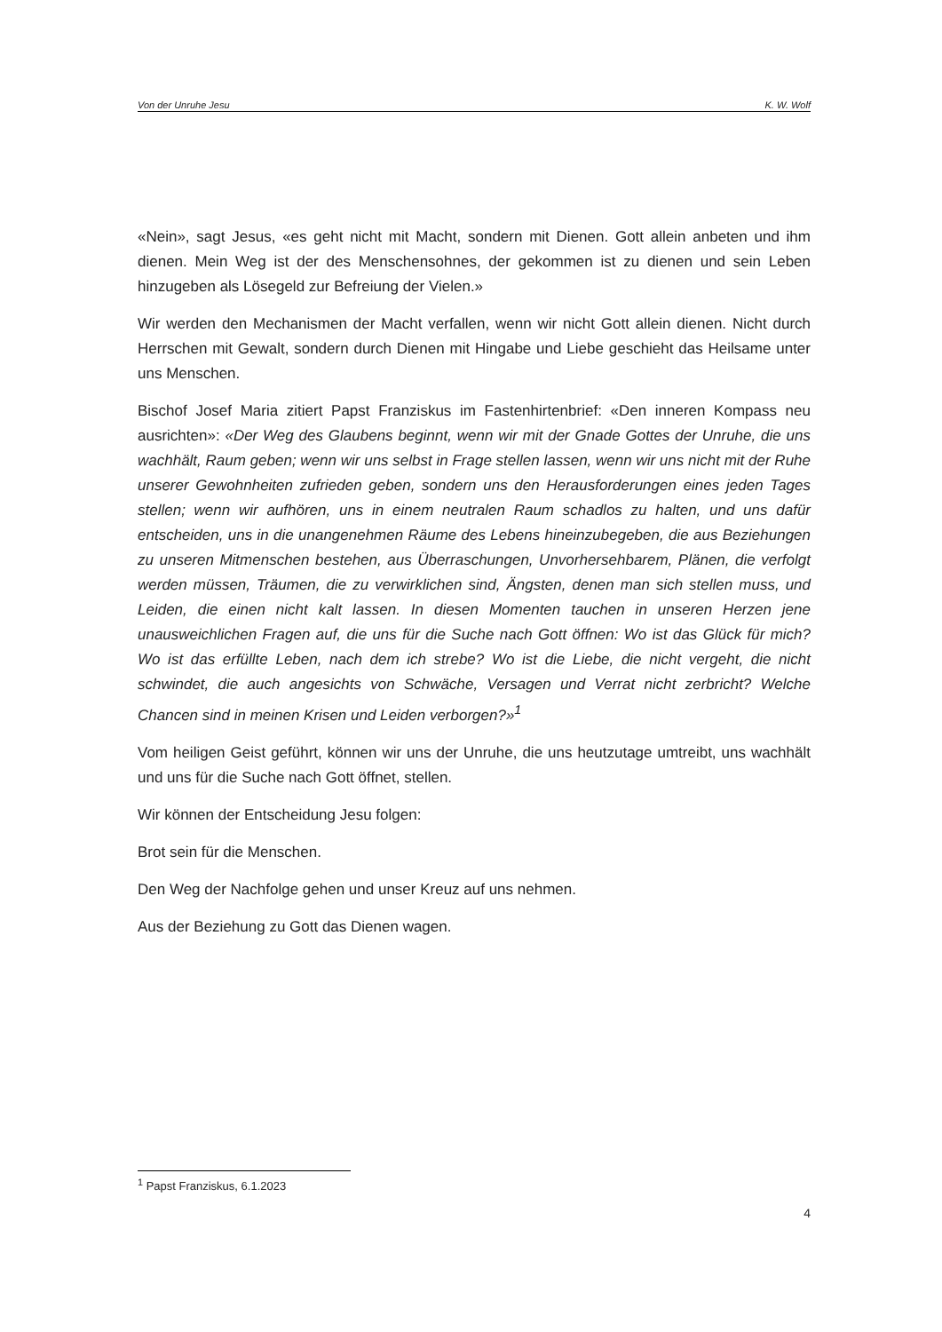Von der Unruhe Jesu K. W. Wolf
«Nein», sagt Jesus, «es geht nicht mit Macht, sondern mit Dienen. Gott allein anbeten und ihm dienen. Mein Weg ist der des Menschensohnes, der gekommen ist zu dienen und sein Leben hinzugeben als Lösegeld zur Befreiung der Vielen.»
Wir werden den Mechanismen der Macht verfallen, wenn wir nicht Gott allein dienen. Nicht durch Herrschen mit Gewalt, sondern durch Dienen mit Hingabe und Liebe geschieht das Heilsame unter uns Menschen.
Bischof Josef Maria zitiert Papst Franziskus im Fastenhirtenbrief: «Den inneren Kompass neu ausrichten»: «Der Weg des Glaubens beginnt, wenn wir mit der Gnade Gottes der Unruhe, die uns wachhält, Raum geben; wenn wir uns selbst in Frage stellen lassen, wenn wir uns nicht mit der Ruhe unserer Gewohnheiten zufrieden geben, sondern uns den Herausforderungen eines jeden Tages stellen; wenn wir aufhören, uns in einem neutralen Raum schadlos zu halten, und uns dafür entscheiden, uns in die unangenehmen Räume des Lebens hineinzubegeben, die aus Beziehungen zu unseren Mitmenschen bestehen, aus Überraschungen, Unvorhersehbarem, Plänen, die verfolgt werden müssen, Träumen, die zu verwirklichen sind, Ängsten, denen man sich stellen muss, und Leiden, die einen nicht kalt lassen. In diesen Momenten tauchen in unseren Herzen jene unausweichlichen Fragen auf, die uns für die Suche nach Gott öffnen: Wo ist das Glück für mich? Wo ist das erfüllte Leben, nach dem ich strebe? Wo ist die Liebe, die nicht vergeht, die nicht schwindet, die auch angesichts von Schwäche, Versagen und Verrat nicht zerbricht? Welche Chancen sind in meinen Krisen und Leiden verborgen?»<sup>1</sup>
Vom heiligen Geist geführt, können wir uns der Unruhe, die uns heutzutage umtreibt, uns wachhält und uns für die Suche nach Gott öffnet, stellen.
Wir können der Entscheidung Jesu folgen:
Brot sein für die Menschen.
Den Weg der Nachfolge gehen und unser Kreuz auf uns nehmen.
Aus der Beziehung zu Gott das Dienen wagen.
<sup>1</sup> Papst Franziskus, 6.1.2023
4